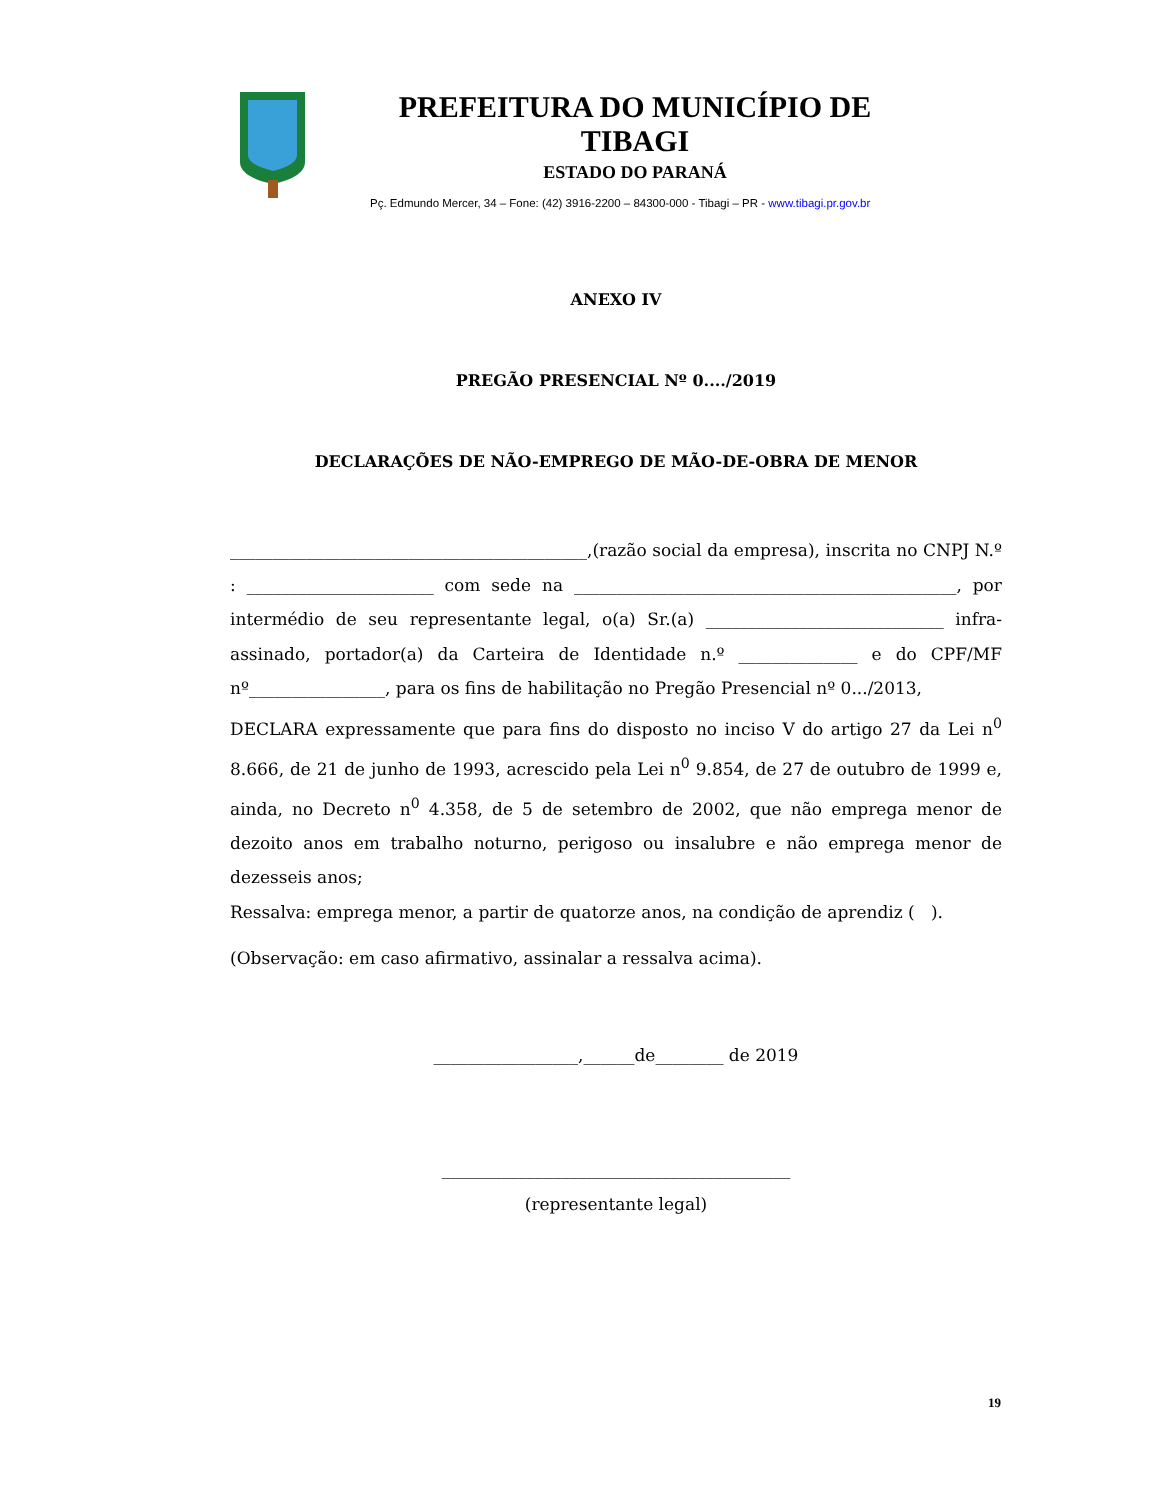PREFEITURA DO MUNICÍPIO DE TIBAGI
ESTADO DO PARANÁ
Pç. Edmundo Mercer, 34 – Fone: (42) 3916-2200 – 84300-000 - Tibagi – PR - www.tibagi.pr.gov.br
ANEXO IV
PREGÃO PRESENCIAL Nº 0..../2019
DECLARAÇÕES DE NÃO-EMPREGO DE MÃO-DE-OBRA DE MENOR
__________________________________________,(razão social da empresa), inscrita no CNPJ N.º : ______________________ com sede na _____________________________________________, por intermédio de seu representante legal, o(a) Sr.(a) ____________________________ infra-assinado, portador(a) da Carteira de Identidade n.º ______________ e do CPF/MF nº________________, para os fins de habilitação no Pregão Presencial nº 0.../2013,
DECLARA expressamente que para fins do disposto no inciso V do artigo 27 da Lei n<sup>0</sup> 8.666, de 21 de junho de 1993, acrescido pela Lei n<sup>0</sup> 9.854, de 27 de outubro de 1999 e, ainda, no Decreto n<sup>0</sup> 4.358, de 5 de setembro de 2002, que não emprega menor de dezoito anos em trabalho noturno, perigoso ou insalubre e não emprega menor de dezesseis anos;
Ressalva: emprega menor, a partir de quatorze anos, na condição de aprendiz ( ).
(Observação: em caso afirmativo, assinalar a ressalva acima).
_________________,______de________ de 2019
_________________________________________
(representante legal)
19